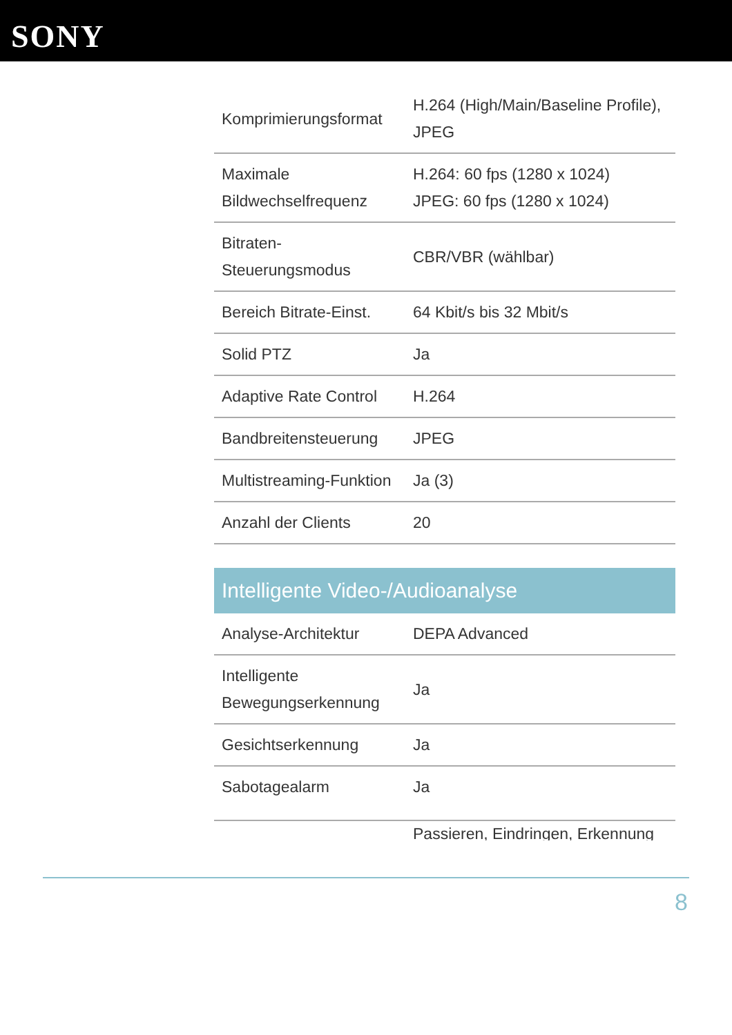SONY
| Komprimierungsformat | H.264 (High/Main/Baseline Profile), JPEG |
| Maximale Bildwechselfrequenz | H.264: 60 fps (1280 x 1024) JPEG: 60 fps (1280 x 1024) |
| Bitraten-Steuerungsmodus | CBR/VBR (wählbar) |
| Bereich Bitrate-Einst. | 64 Kbit/s bis 32 Mbit/s |
| Solid PTZ | Ja |
| Adaptive Rate Control | H.264 |
| Bandbreitensteuerung | JPEG |
| Multistreaming-Funktion | Ja (3) |
| Anzahl der Clients | 20 |
Intelligente Video-/Audioanalyse
| Analyse-Architektur | DEPA Advanced |
| Intelligente Bewegungserkennung | Ja |
| Gesichtserkennung | Ja |
| Sabotagealarm | Ja |
| | Passieren, Eindringen, Erkennung |
8